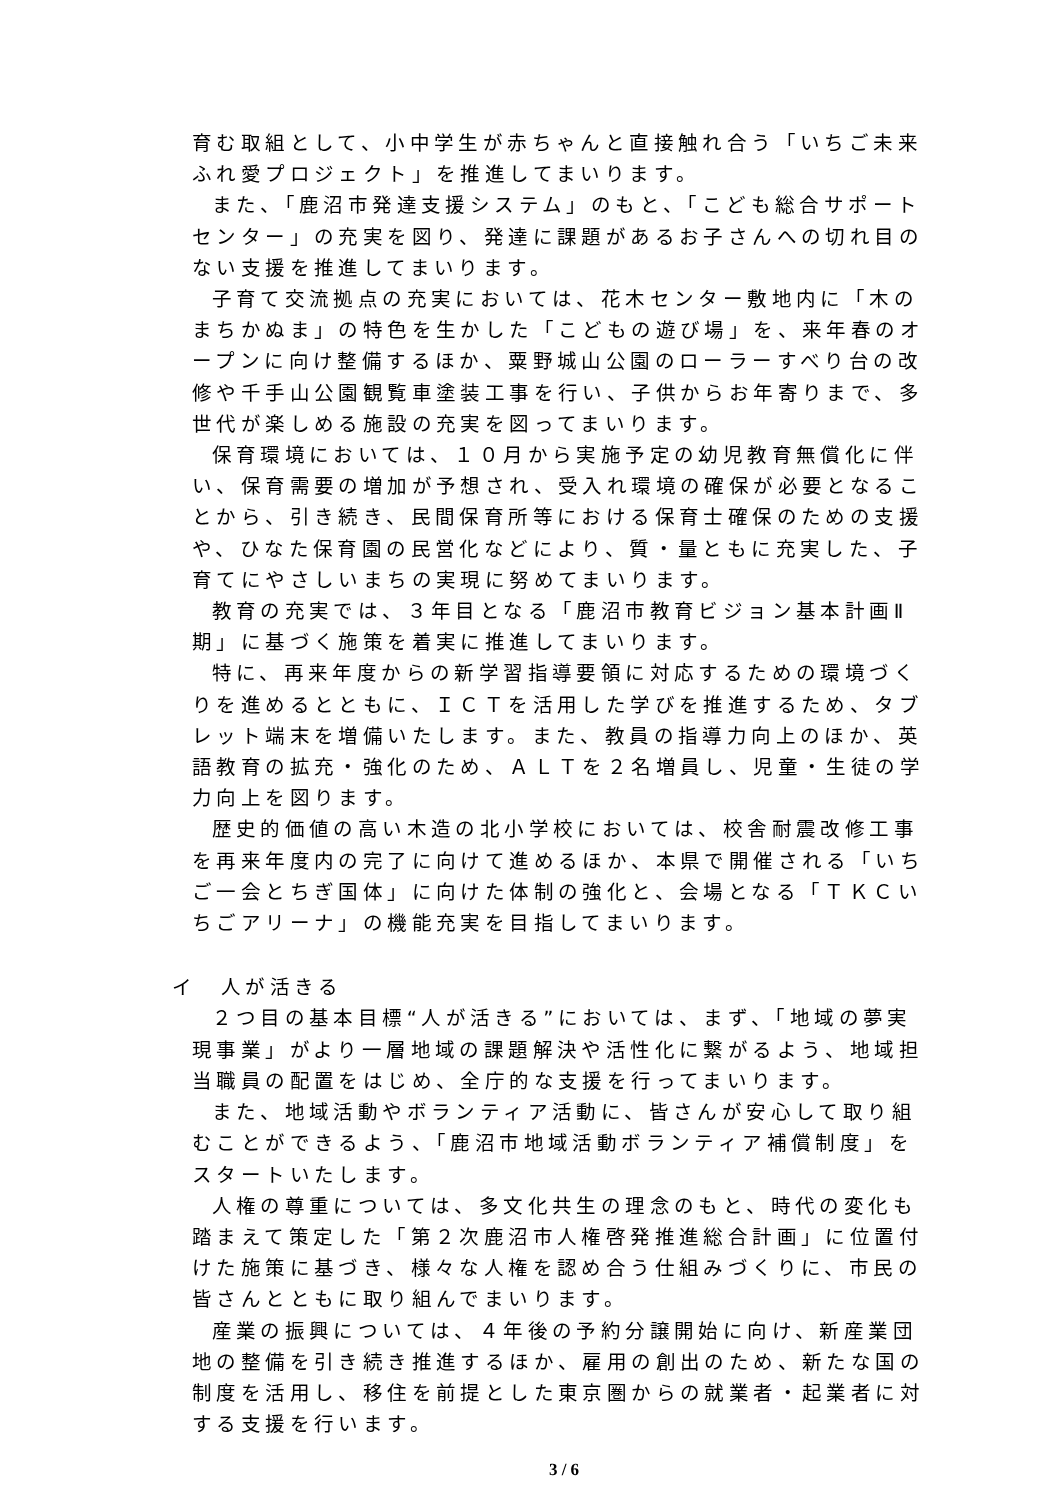育む取組として、小中学生が赤ちゃんと直接触れ合う「いちご未来ふれ愛プロジェクト」を推進してまいります。
また、「鹿沼市発達支援システム」のもと、「こども総合サポートセンター」の充実を図り、発達に課題があるお子さんへの切れ目のない支援を推進してまいります。
子育て交流拠点の充実においては、花木センター敷地内に「木のまちかぬま」の特色を生かした「こどもの遊び場」を、来年春のオープンに向け整備するほか、粟野城山公園のローラーすべり台の改修や千手山公園観覧車塗装工事を行い、子供からお年寄りまで、多世代が楽しめる施設の充実を図ってまいります。
保育環境においては、１０月から実施予定の幼児教育無償化に伴い、保育需要の増加が予想され、受入れ環境の確保が必要となることから、引き続き、民間保育所等における保育士確保のための支援や、ひなた保育園の民営化などにより、質・量ともに充実した、子育てにやさしいまちの実現に努めてまいります。
教育の充実では、３年目となる「鹿沼市教育ビジョン基本計画Ⅱ期」に基づく施策を着実に推進してまいります。
特に、再来年度からの新学習指導要領に対応するための環境づくりを進めるとともに、ＩＣＴを活用した学びを推進するため、タブレット端末を増備いたします。また、教員の指導力向上のほか、英語教育の拡充・強化のため、ＡＬＴを２名増員し、児童・生徒の学力向上を図ります。
歴史的価値の高い木造の北小学校においては、校舎耐震改修工事を再来年度内の完了に向けて進めるほか、本県で開催される「いちご一会とちぎ国体」に向けた体制の強化と、会場となる「ＴＫＣいちごアリーナ」の機能充実を目指してまいります。
イ　人が活きる
２つ目の基本目標“人が活きる”においては、まず、「地域の夢実現事業」がより一層地域の課題解決や活性化に繋がるよう、地域担当職員の配置をはじめ、全庁的な支援を行ってまいります。
また、地域活動やボランティア活動に、皆さんが安心して取り組むことができるよう、「鹿沼市地域活動ボランティア補償制度」をスタートいたします。
人権の尊重については、多文化共生の理念のもと、時代の変化も踏まえて策定した「第２次鹿沼市人権啓発推進総合計画」に位置付けた施策に基づき、様々な人権を認め合う仕組みづくりに、市民の皆さんとともに取り組んでまいります。
産業の振興については、４年後の予約分譲開始に向け、新産業団地の整備を引き続き推進するほか、雇用の創出のため、新たな国の制度を活用し、移住を前提とした東京圏からの就業者・起業者に対する支援を行います。
3 / 6